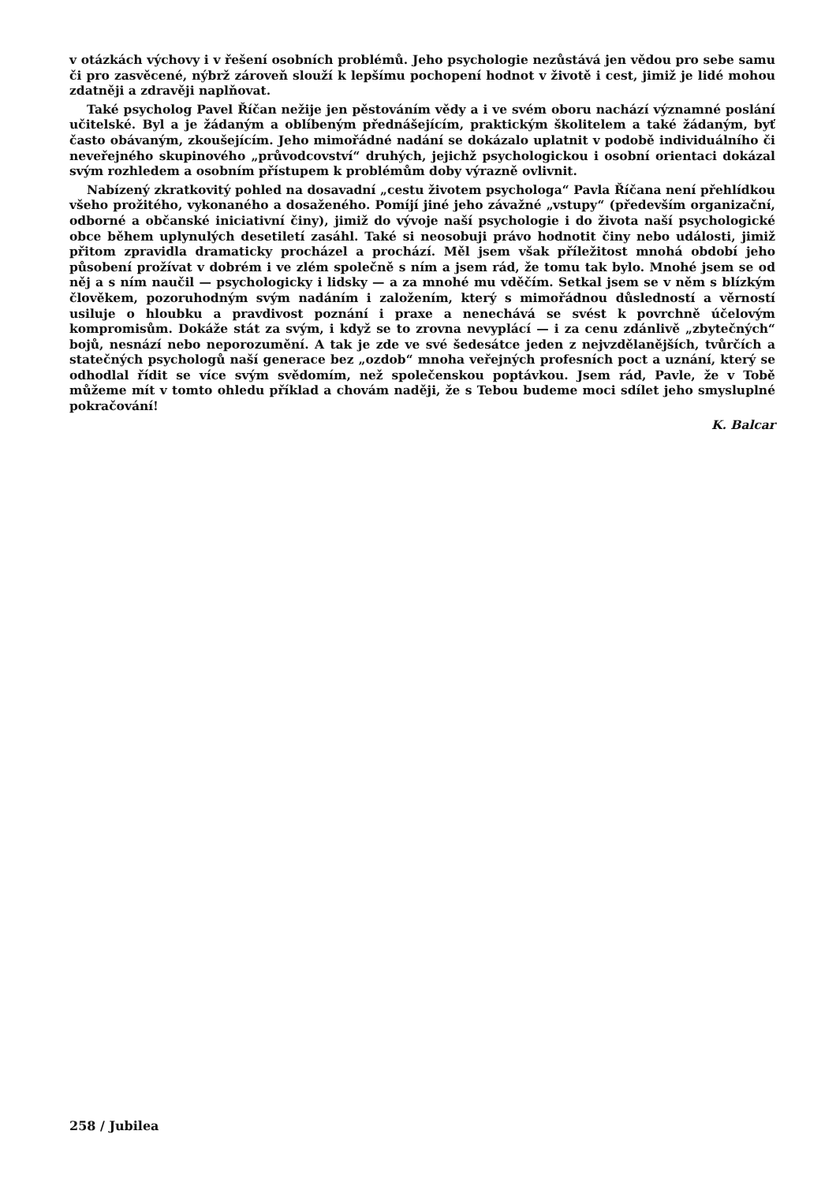v otázkách výchovy i v řešení osobních problémů. Jeho psychologie nezůstává jen vědou pro sebe samu či pro zasvěcené, nýbrž zároveň slouží k lepšímu pochopení hodnot v životě i cest, jimiž je lidé mohou zdatněji a zdravěji naplňovat.
Také psycholog Pavel Říčan nežije jen pěstováním vědy a i ve svém oboru nachází významné poslání učitelské. Byl a je žádaným a oblíbeným přednášejícím, praktickým školitelem a také žádaným, byť často obávaným, zkoušejícím. Jeho mimořádné nadání se dokázalo uplatnit v podobě individuálního či neveřejného skupinového „průvodcovství“ druhých, jejichž psychologickou i osobní orientaci dokázal svým rozhledem a osobním přístupem k problémům doby výrazně ovlivnit.
Nabízený zkratkovitý pohled na dosavadní „cestu životem psychologa“ Pavla Říčana není přehlídkou všeho prožitého, vykonaného a dosaženého. Pomíjí jiné jeho závažné „vstupy“ (především organizační, odborné a občanské iniciativní činy), jimiž do vývoje naší psychologie i do života naší psychologické obce během uplynulých desetiletí zasáhl. Také si neosobuji právo hodnotit činy nebo události, jimiž přitom zpravidla dramaticky procházel a prochází. Měl jsem však příležitost mnohá období jeho působení prožívat v dobrém i ve zlém společně s ním a jsem rád, že tomu tak bylo. Mnohé jsem se od něj a s ním naučil — psychologicky i lidsky — a za mnohé mu vděčím. Setkal jsem se v něm s blízkým člověkem, pozoruhodným svým nadáním i založením, který s mimořádnou důsledností a věrností usiluje o hloubku a pravdivost poznání i praxe a nenechává se svést k povrchně účelovým kompromisům. Dokáže stát za svým, i když se to zrovna nevyplácí — i za cenu zdánlivě „zbytečných“ bojů, nesnází nebo neporozumění. A tak je zde ve své šedesátce jeden z nejvzdělanějších, tvůrčích a statečných psychologů naší generace bez „ozdob“ mnoha veřejných profesních poct a uznání, který se odhodlal řídit se více svým svědomím, než společenskou poptávkou. Jsem rád, Pavle, že v Tobě můžeme mít v tomto ohledu příklad a chovám naději, že s Tebou budeme moci sdílet jeho smysluplné pokračování!
K. Balcar
258 / Jubilea